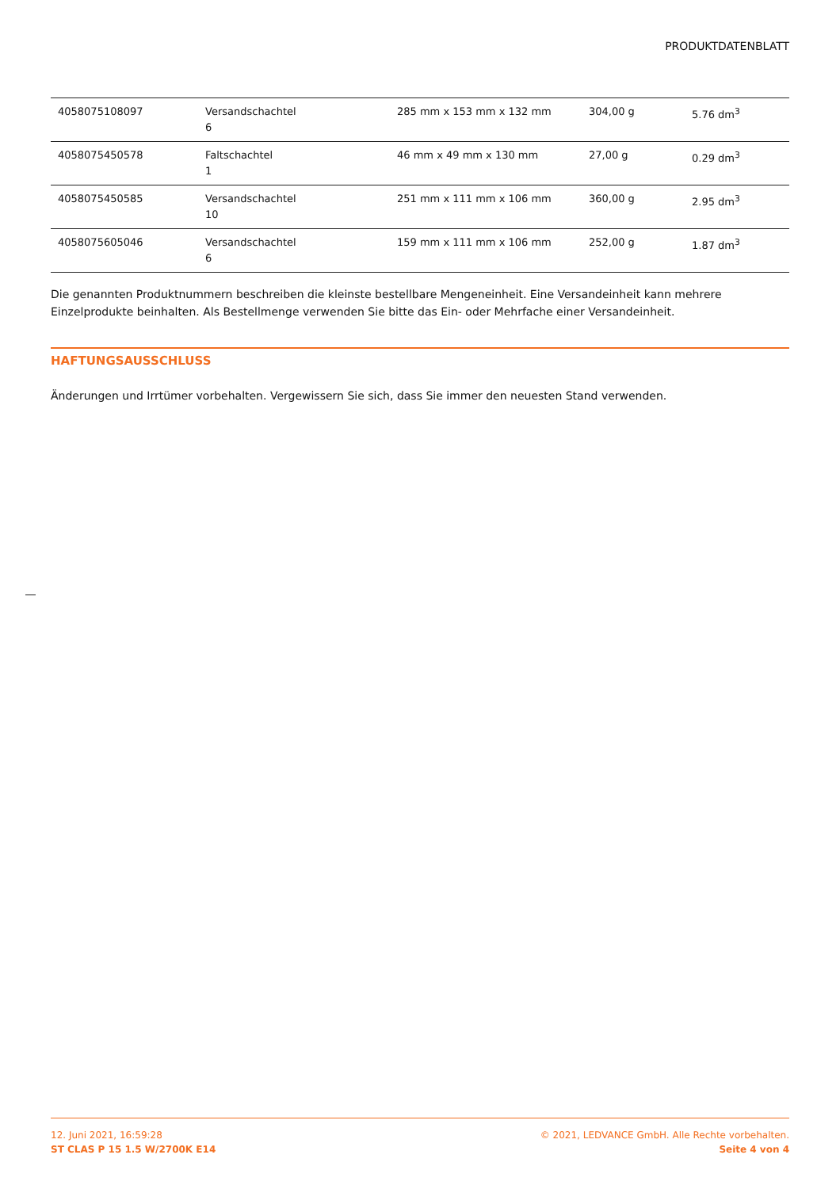PRODUKTDATENBLATT
| 4058075108097 | Versandschachtel 6 | 285 mm x 153 mm x 132 mm | 304,00 g | 5.76 dm<sup>3</sup> |
| 4058075450578 | Faltschachtel 1 | 46 mm x 49 mm x 130 mm | 27,00 g | 0.29 dm<sup>3</sup> |
| 4058075450585 | Versandschachtel 10 | 251 mm x 111 mm x 106 mm | 360,00 g | 2.95 dm<sup>3</sup> |
| 4058075605046 | Versandschachtel 6 | 159 mm x 111 mm x 106 mm | 252,00 g | 1.87 dm<sup>3</sup> |
Die genannten Produktnummern beschreiben die kleinste bestellbare Mengeneinheit. Eine Versandeinheit kann mehrere Einzelprodukte beinhalten. Als Bestellmenge verwenden Sie bitte das Ein- oder Mehrfache einer Versandeinheit.
HAFTUNGSAUSSCHLUSS
Änderungen und Irrtümer vorbehalten. Vergewissern Sie sich, dass Sie immer den neuesten Stand verwenden.
12. Juni 2021, 16:59:28
ST CLAS P 15 1.5 W/2700K E14
© 2021, LEDVANCE GmbH. Alle Rechte vorbehalten.
Seite 4 von 4